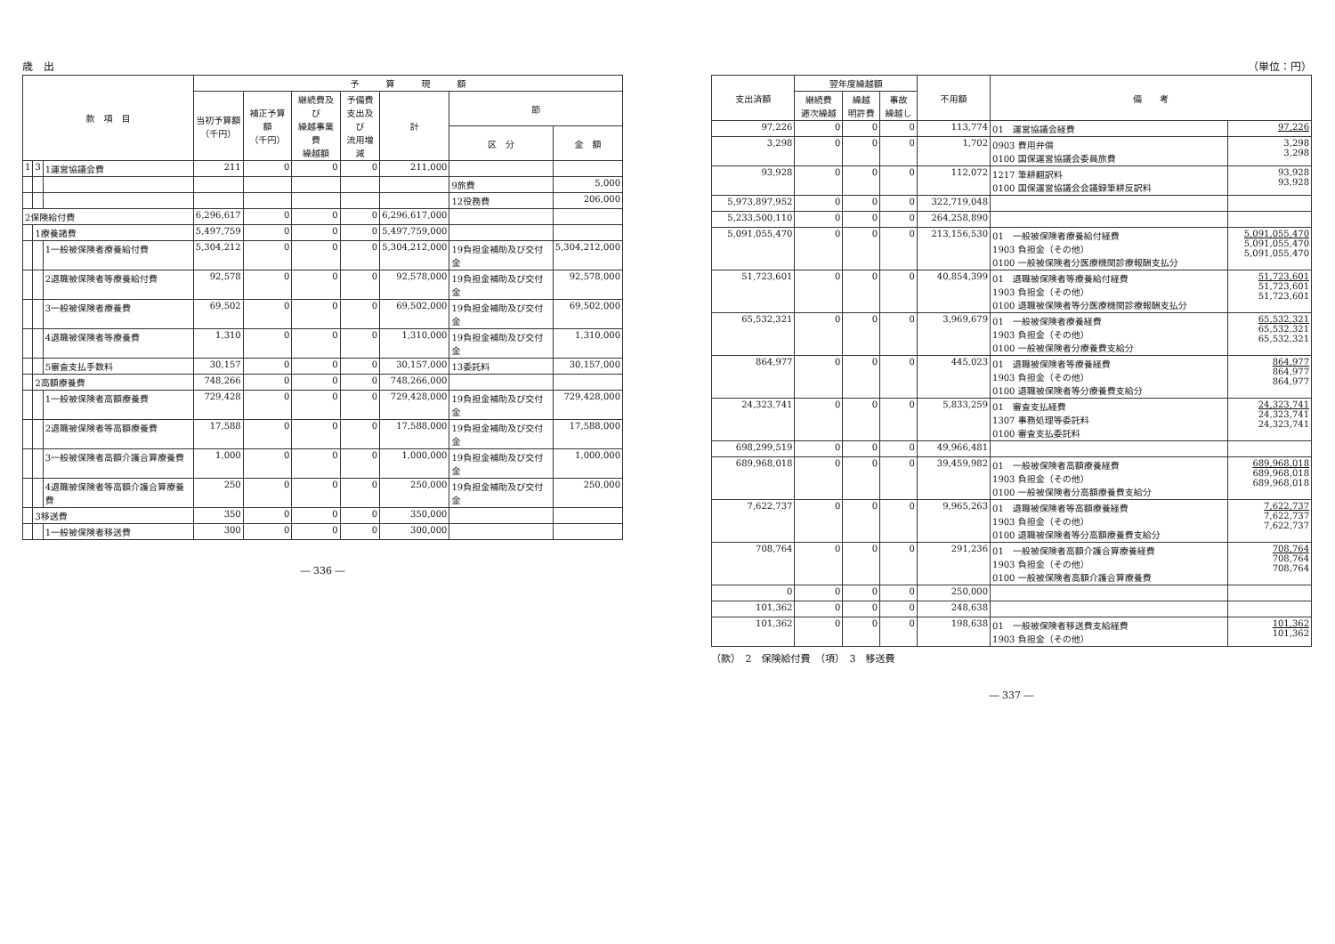歳　出
| 款 項 目 | | | 予 算 現 額 | | | | | | |
| --- | --- | --- | --- | --- | --- | --- | --- | --- | --- |
| | | | 当初予算額 （千円） | 補正予算額 （千円） | 継続費及び 繰越事業費 繰越額 | 予備費 支出及び 流用増減 | 計 | 節 | |
| | | | | | | | | 区 分 | 金 額 |
| 1 | 3 | 1運営協議会費 | 211 | 0 | 0 | 0 | 211,000 | | |
| | | | | | | | | 9旅費 | 5,000 |
| | | | | | | | | 12役務費 | 206,000 |
| 2保険給付費 | | | 6,296,617 | 0 | 0 | 0 | 6,296,617,000 | | |
| | 1療養諸費 | | 5,497,759 | 0 | 0 | 0 | 5,497,759,000 | | |
| | | 1一般被保険者療養給付費 | 5,304,212 | 0 | 0 | 0 | 5,304,212,000 | 19負担金補助及び交付金 | 5,304,212,000 |
| | | 2退職被保険者等療養給付費 | 92,578 | 0 | 0 | 0 | 92,578,000 | 19負担金補助及び交付金 | 92,578,000 |
| | | 3一般被保険者療養費 | 69,502 | 0 | 0 | 0 | 69,502,000 | 19負担金補助及び交付金 | 69,502,000 |
| | | 4退職被保険者等療養費 | 1,310 | 0 | 0 | 0 | 1,310,000 | 19負担金補助及び交付金 | 1,310,000 |
| | | 5審査支払手数料 | 30,157 | 0 | 0 | 0 | 30,157,000 | 13委託料 | 30,157,000 |
| | 2高額療養費 | | 748,266 | 0 | 0 | 0 | 748,266,000 | | |
| | | 1一般被保険者高額療養費 | 729,428 | 0 | 0 | 0 | 729,428,000 | 19負担金補助及び交付金 | 729,428,000 |
| | | 2退職被保険者等高額療養費 | 17,588 | 0 | 0 | 0 | 17,588,000 | 19負担金補助及び交付金 | 17,588,000 |
| | | 3一般被保険者高額介護合算療養費 | 1,000 | 0 | 0 | 0 | 1,000,000 | 19負担金補助及び交付金 | 1,000,000 |
| | | 4退職被保険者等高額介護合算療養費 | 250 | 0 | 0 | 0 | 250,000 | 19負担金補助及び交付金 | 250,000 |
| | 3移送費 | | 350 | 0 | 0 | 0 | 350,000 | | |
| | | 1一般被保険者移送費 | 300 | 0 | 0 | 0 | 300,000 | | |
― 336 ―
（単位：円）
| 支出済額 | 翌年度繰越額 | | | 不用額 | 備 考 | |
| --- | --- | --- | --- | --- | --- | --- |
| | 継続費 逓次繰越 | 繰越 明許費 | 事故 繰越し | | | |
| 97,226 | 0 | 0 | 0 | 113,774 | 01 運営協議会経費 | 97,226 |
| 3,298 | 0 | 0 | 0 | 1,702 | 0903 費用弁償 0100 国保運営協議会委員旅費 | 3,298 3,298 |
| 93,928 | 0 | 0 | 0 | 112,072 | 1217 筆耕翻訳料 0100 国保運営協議会会議録筆耕反訳料 | 93,928 93,928 |
| 5,973,897,952 | 0 | 0 | 0 | 322,719,048 | | |
| 5,233,500,110 | 0 | 0 | 0 | 264,258,890 | | |
| 5,091,055,470 | 0 | 0 | 0 | 213,156,530 | 01 一般被保険者療養給付経費 1903 負担金（その他） 0100 一般被保険者分医療機関診療報酬支払分 | 5,091,055,470 5,091,055,470 5,091,055,470 |
| 51,723,601 | 0 | 0 | 0 | 40,854,399 | 01 退職被保険者等療養給付経費 1903 負担金（その他） 0100 退職被保険者等分医療機関診療報酬支払分 | 51,723,601 51,723,601 51,723,601 |
| 65,532,321 | 0 | 0 | 0 | 3,969,679 | 01 一般被保険者療養経費 1903 負担金（その他） 0100 一般被保険者分療養費支給分 | 65,532,321 65,532,321 65,532,321 |
| 864,977 | 0 | 0 | 0 | 445,023 | 01 退職被保険者等療養経費 1903 負担金（その他） 0100 退職被保険者等分療養費支給分 | 864,977 864,977 864,977 |
| 24,323,741 | 0 | 0 | 0 | 5,833,259 | 01 審査支払経費 1307 事務処理等委託料 0100 審査支払委託料 | 24,323,741 24,323,741 24,323,741 |
| 698,299,519 | 0 | 0 | 0 | 49,966,481 | | |
| 689,968,018 | 0 | 0 | 0 | 39,459,982 | 01 一般被保険者高額療養経費 1903 負担金（その他） 0100 一般被保険者分高額療養費支給分 | 689,968,018 689,968,018 689,968,018 |
| 7,622,737 | 0 | 0 | 0 | 9,965,263 | 01 退職被保険者等高額療養経費 1903 負担金（その他） 0100 退職被保険者等分高額療養費支給分 | 7,622,737 7,622,737 7,622,737 |
| 708,764 | 0 | 0 | 0 | 291,236 | 01 一般被保険者高額介護合算療養経費 1903 負担金（その他） 0100 一般被保険者高額介護合算療養費 | 708,764 708,764 708,764 |
| 0 | 0 | 0 | 0 | 250,000 | | |
| 101,362 | 0 | 0 | 0 | 248,638 | | |
| 101,362 | 0 | 0 | 0 | 198,638 | 01 一般被保険者移送費支給経費 1903 負担金（その他） | 101,362 101,362 |
（款）　2　保険給付費　（項）　3　移送費
― 337 ―